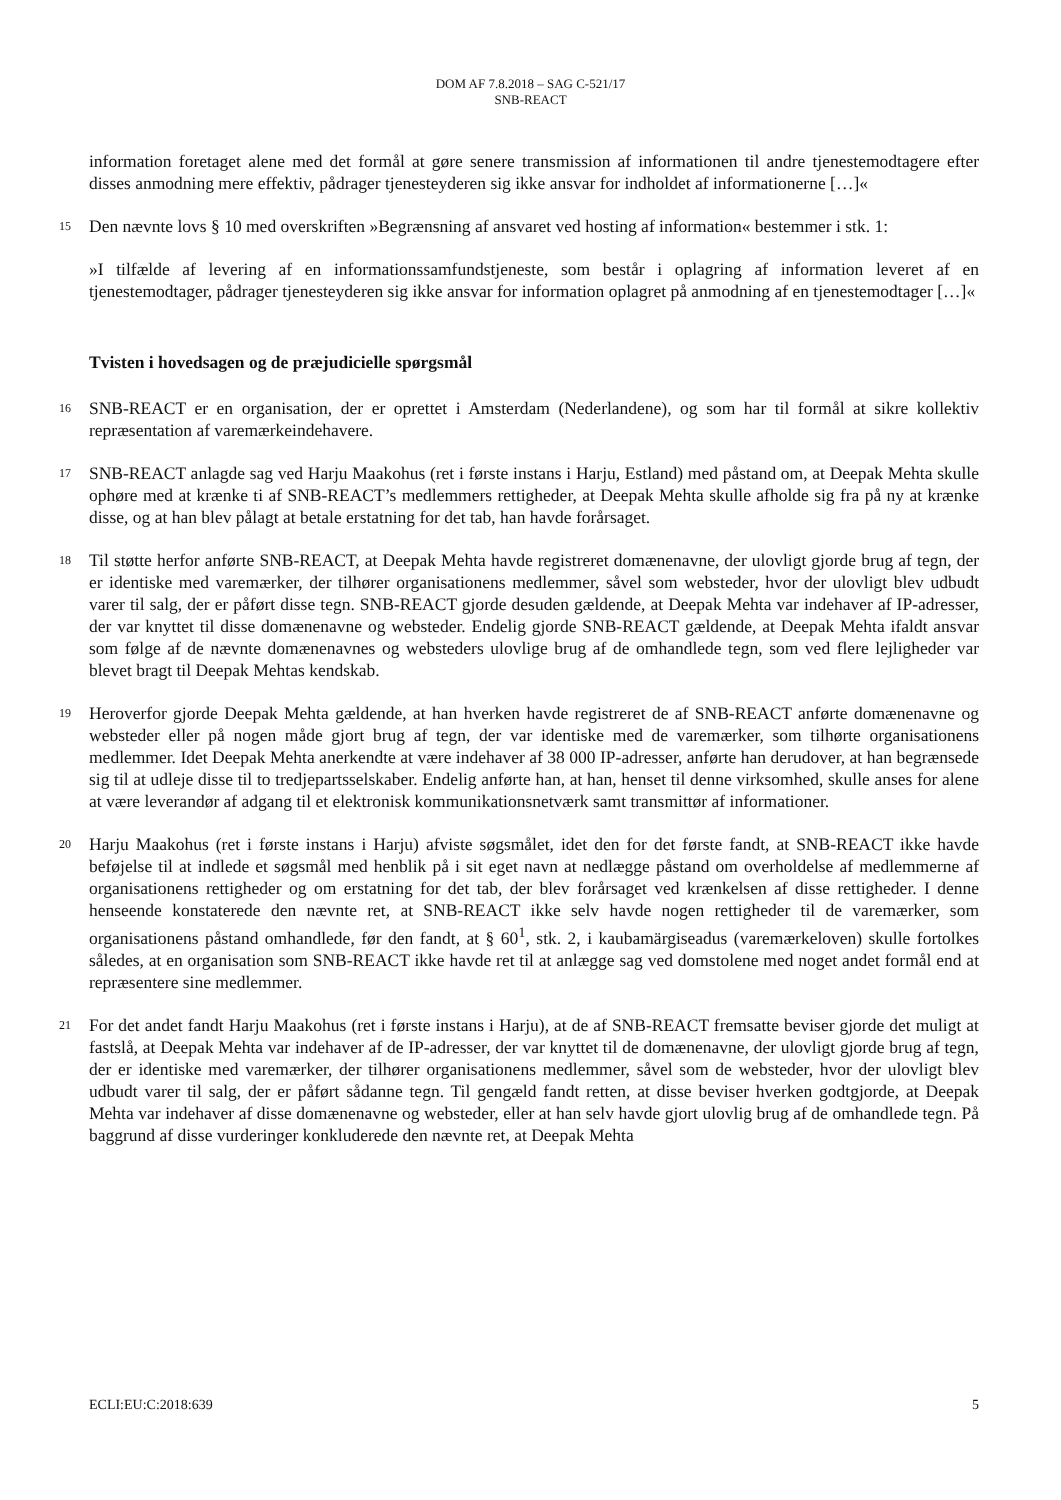DOM AF 7.8.2018 – SAG C-521/17
SNB-REACT
information foretaget alene med det formål at gøre senere transmission af informationen til andre tjenestemodtagere efter disses anmodning mere effektiv, pådrager tjenesteyderen sig ikke ansvar for indholdet af informationerne […]«
15
Den nævnte lovs § 10 med overskriften »Begrænsning af ansvaret ved hosting af information« bestemmer i stk. 1:
»I tilfælde af levering af en informationssamfundstjeneste, som består i oplagring af information leveret af en tjenestemodtager, pådrager tjenesteyderen sig ikke ansvar for information oplagret på anmodning af en tjenestemodtager […]«
Tvisten i hovedsagen og de præjudicielle spørgsmål
16
SNB-REACT er en organisation, der er oprettet i Amsterdam (Nederlandene), og som har til formål at sikre kollektiv repræsentation af varemærkeindehavere.
17
SNB-REACT anlagde sag ved Harju Maakohus (ret i første instans i Harju, Estland) med påstand om, at Deepak Mehta skulle ophøre med at krænke ti af SNB-REACT’s medlemmers rettigheder, at Deepak Mehta skulle afholde sig fra på ny at krænke disse, og at han blev pålagt at betale erstatning for det tab, han havde forårsaget.
18
Til støtte herfor anførte SNB-REACT, at Deepak Mehta havde registreret domænenavne, der ulovligt gjorde brug af tegn, der er identiske med varemærker, der tilhører organisationens medlemmer, såvel som websteder, hvor der ulovligt blev udbudt varer til salg, der er påført disse tegn. SNB-REACT gjorde desuden gældende, at Deepak Mehta var indehaver af IP-adresser, der var knyttet til disse domænenavne og websteder. Endelig gjorde SNB-REACT gældende, at Deepak Mehta ifaldt ansvar som følge af de nævnte domænenavnes og websteders ulovlige brug af de omhandlede tegn, som ved flere lejligheder var blevet bragt til Deepak Mehtas kendskab.
19
Heroverfor gjorde Deepak Mehta gældende, at han hverken havde registreret de af SNB-REACT anførte domænenavne og websteder eller på nogen måde gjort brug af tegn, der var identiske med de varemærker, som tilhørte organisationens medlemmer. Idet Deepak Mehta anerkendte at være indehaver af 38 000 IP-adresser, anførte han derudover, at han begrænsede sig til at udleje disse til to tredjepartsselskaber. Endelig anførte han, at han, henset til denne virksomhed, skulle anses for alene at være leverandør af adgang til et elektronisk kommunikationsnetværk samt transmittør af informationer.
20
Harju Maakohus (ret i første instans i Harju) afviste søgsmålet, idet den for det første fandt, at SNB-REACT ikke havde beføjelse til at indlede et søgsmål med henblik på i sit eget navn at nedlægge påstand om overholdelse af medlemmerne af organisationens rettigheder og om erstatning for det tab, der blev forårsaget ved krænkelsen af disse rettigheder. I denne henseende konstaterede den nævnte ret, at SNB-REACT ikke selv havde nogen rettigheder til de varemærker, som organisationens påstand omhandlede, før den fandt, at § 60<sup>1</sup>, stk. 2, i kaubamärgiseadus (varemærkeloven) skulle fortolkes således, at en organisation som SNB-REACT ikke havde ret til at anlægge sag ved domstolene med noget andet formål end at repræsentere sine medlemmer.
21
For det andet fandt Harju Maakohus (ret i første instans i Harju), at de af SNB-REACT fremsatte beviser gjorde det muligt at fastslå, at Deepak Mehta var indehaver af de IP-adresser, der var knyttet til de domænenavne, der ulovligt gjorde brug af tegn, der er identiske med varemærker, der tilhører organisationens medlemmer, såvel som de websteder, hvor der ulovligt blev udbudt varer til salg, der er påført sådanne tegn. Til gengæld fandt retten, at disse beviser hverken godtgjorde, at Deepak Mehta var indehaver af disse domænenavne og websteder, eller at han selv havde gjort ulovlig brug af de omhandlede tegn. På baggrund af disse vurderinger konkluderede den nævnte ret, at Deepak Mehta
ECLI:EU:C:2018:639 5